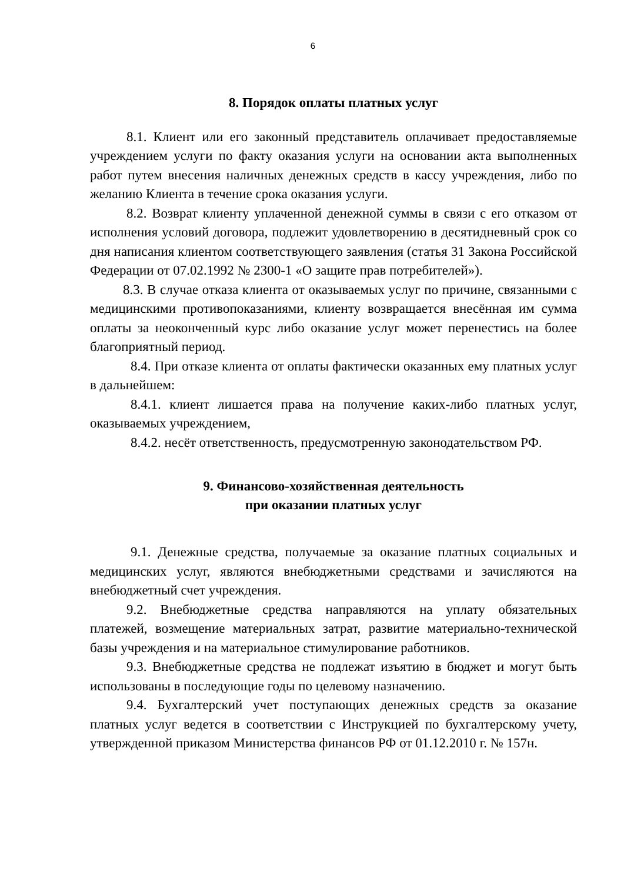6
8. Порядок оплаты платных услуг
8.1. Клиент или его законный представитель оплачивает предоставляемые учреждением услуги по факту оказания услуги на основании акта выполненных работ путем внесения наличных денежных средств в кассу учреждения, либо по желанию Клиента в течение срока оказания услуги.
8.2. Возврат клиенту уплаченной денежной суммы в связи с его отказом от исполнения условий договора, подлежит удовлетворению в десятидневный срок со дня написания клиентом соответствующего заявления (статья 31 Закона Российской Федерации от 07.02.1992 № 2300-1 «О защите прав потребителей»).
8.3. В случае отказа клиента от оказываемых услуг по причине, связанными с медицинскими противопоказаниями, клиенту возвращается внесённая им сумма оплаты за неоконченный курс либо оказание услуг может перенестись на более благоприятный период.
8.4. При отказе клиента от оплаты фактически оказанных ему платных услуг в дальнейшем:
8.4.1. клиент лишается права на получение каких-либо платных услуг, оказываемых учреждением,
8.4.2. несёт ответственность, предусмотренную законодательством РФ.
9. Финансово-хозяйственная деятельность
при оказании платных услуг
9.1. Денежные средства, получаемые за оказание платных социальных и медицинских услуг, являются внебюджетными средствами и зачисляются на внебюджетный счет учреждения.
9.2. Внебюджетные средства направляются на уплату обязательных платежей, возмещение материальных затрат, развитие материально-технической базы учреждения и на материальное стимулирование работников.
9.3. Внебюджетные средства не подлежат изъятию в бюджет и могут быть использованы в последующие годы по целевому назначению.
9.4. Бухгалтерский учет поступающих денежных средств за оказание платных услуг ведется в соответствии с Инструкцией по бухгалтерскому учету, утвержденной приказом Министерства финансов РФ от 01.12.2010 г. № 157н.